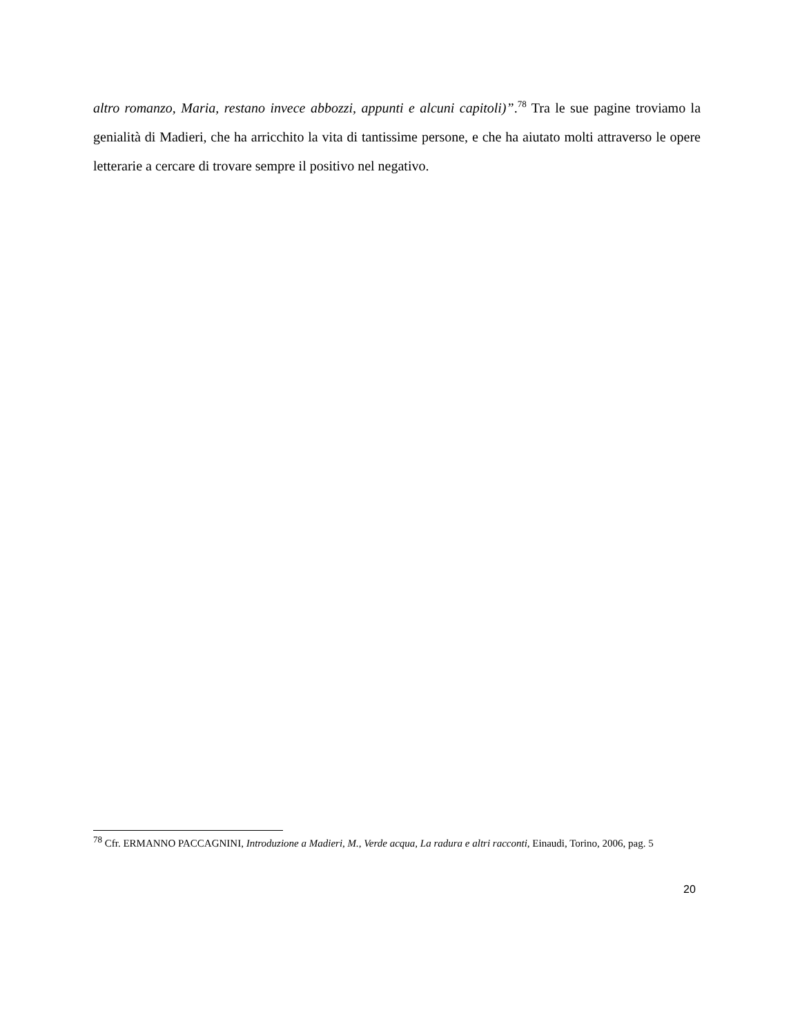altro romanzo, Maria, restano invece abbozzi, appunti e alcuni capitoli)”.<sup>78</sup> Tra le sue pagine troviamo la genialità di Madieri, che ha arricchito la vita di tantissime persone, e che ha aiutato molti attraverso le opere letterarie a cercare di trovare sempre il positivo nel negativo.
<sup>78</sup> Cfr. ERMANNO PACCAGNINI, Introduzione a Madieri, M., Verde acqua, La radura e altri racconti, Einaudi, Torino, 2006, pag. 5
20